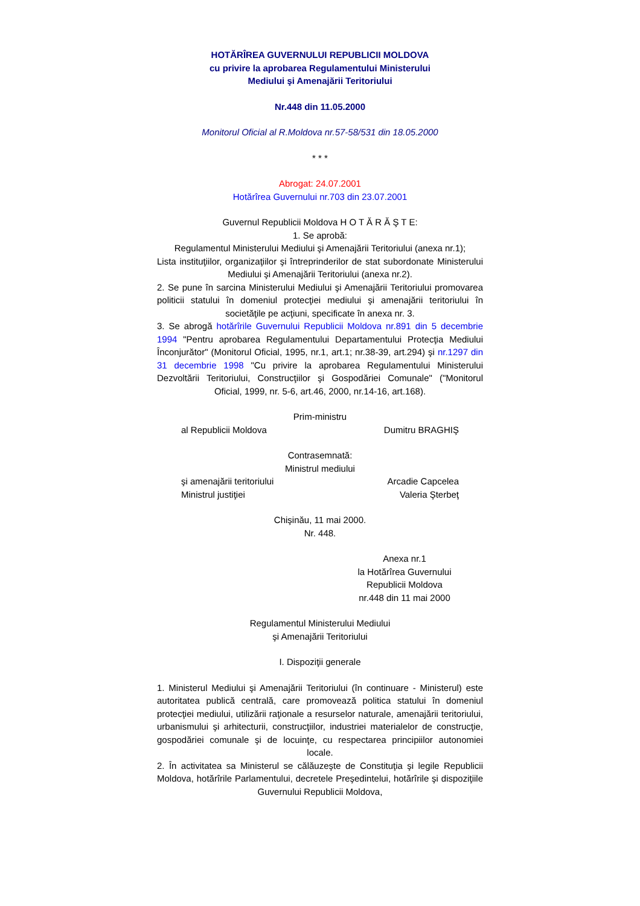HOTĂRÎREA GUVERNULUI REPUBLICII MOLDOVA
cu privire la aprobarea Regulamentului Ministerului
Mediului şi Amenajării Teritoriului
Nr.448 din 11.05.2000
Monitorul Oficial al R.Moldova nr.57-58/531 din 18.05.2000
* * *
Abrogat: 24.07.2001
Hotărîrea Guvernului nr.703 din 23.07.2001
Guvernul Republicii Moldova H O T Ă R Ă Ş T E:
1. Se aprobă:
Regulamentul Ministerului Mediului şi Amenajării Teritoriului (anexa nr.1);
Lista instituţiilor, organizaţiilor şi întreprinderilor de stat subordonate Ministerului Mediului şi Amenajării Teritoriului (anexa nr.2).
2. Se pune în sarcina Ministerului Mediului şi Amenajării Teritoriului promovarea politicii statului în domeniul protecţiei mediului şi amenajării teritoriului în societăţile pe acţiuni, specificate în anexa nr. 3.
3. Se abrogă hotărîrile Guvernului Republicii Moldova nr.891 din 5 decembrie 1994 "Pentru aprobarea Regulamentului Departamentului Protecţia Mediului Înconjurător" (Monitorul Oficial, 1995, nr.1, art.1; nr.38-39, art.294) şi nr.1297 din 31 decembrie 1998 "Cu privire la aprobarea Regulamentului Ministerului Dezvoltării Teritoriului, Construcţiilor şi Gospodăriei Comunale" ("Monitorul Oficial, 1999, nr. 5-6, art.46, 2000, nr.14-16, art.168).
Prim-ministru
al Republicii Moldova Dumitru BRAGHIŞ
Contrasemnată:
Ministrul mediului
şi amenajării teritoriului Arcadie Capcelea
Ministrul justiţiei Valeria Şterbeţ
Chişinău, 11 mai 2000.
Nr. 448.
Anexa nr.1
la Hotărîrea Guvernului
Republicii Moldova
nr.448 din 11 mai 2000
Regulamentul Ministerului Mediului
şi Amenajării Teritoriului
I. Dispoziţii generale
1. Ministerul Mediului şi Amenajării Teritoriului (în continuare - Ministerul) este autoritatea publică centrală, care promovează politica statului în domeniul protecţiei mediului, utilizării raţionale a resurselor naturale, amenajării teritoriului, urbanismului şi arhitecturii, construcţiilor, industriei materialelor de construcţie, gospodăriei comunale şi de locuinţe, cu respectarea principiilor autonomiei locale.
2. În activitatea sa Ministerul se călăuzeşte de Constituţia şi legile Republicii Moldova, hotărîrile Parlamentului, decretele Preşedintelui, hotărîrile şi dispoziţiile Guvernului Republicii Moldova,